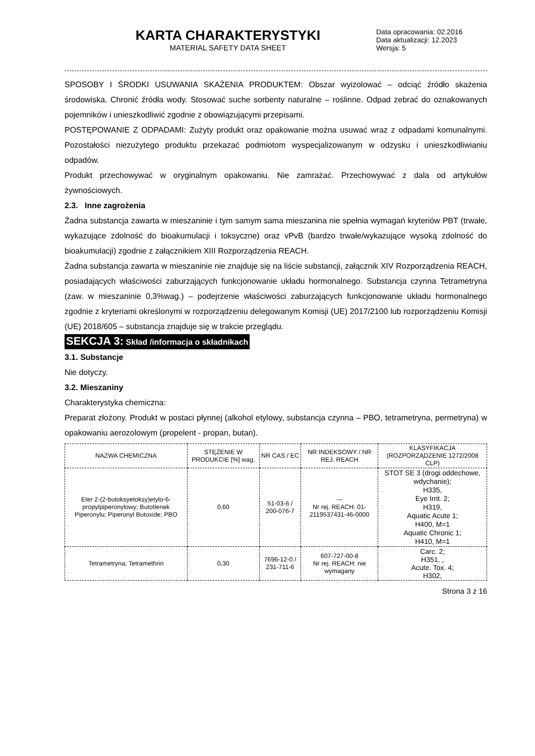KARTA CHARAKTERYSTYKI
MATERIAL SAFETY DATA SHEET
Data opracowania: 02.2016
Data aktualizacji: 12.2023
Wersja: 5
SPOSOBY I ŚRODKI USUWANIA SKAŻENIA PRODUKTEM: Obszar wyizolować – odciąć źródło skażenia środowiska. Chronić źródła wody. Stosować suche sorbenty naturalne – roślinne. Odpad zebrać do oznakowanych pojemników i unieszkodliwić zgodnie z obowiązującymi przepisami.
POSTĘPOWANIE Z ODPADAMI: Zużyty produkt oraz opakowanie można usuwać wraz z odpadami komunalnymi. Pozostałości niezużytego produktu przekazać podmiotom wyspecjalizowanym w odzysku i unieszkodliwianiu odpadów.
Produkt przechowywać w oryginalnym opakowaniu. Nie zamrażać. Przechowywać z dala od artykułów żywnościowych.
2.3. Inne zagrożenia
Żadna substancja zawarta w mieszaninie i tym samym sama mieszanina nie spełnia wymagań kryteriów PBT (trwałe, wykazujące zdolność do bioakumulacji i toksyczne) oraz vPvB (bardzo trwałe/wykazujące wysoką zdolność do bioakumulacji) zgodnie z załącznikiem XIII Rozporządzenia REACH.
Żadna substancja zawarta w mieszaninie nie znajduje się na liście substancji, załącznik XIV Rozporządzenia REACH, posiadających właściwości zaburzających funkcjonowanie układu hormonalnego. Substancja czynna Tetrametryna (zaw. w mieszaninie 0,3%wag.) – podejrzenie właściwości zaburzających funkcjonowanie układu hormonalnego zgodnie z kryteriami określonymi w rozporządzeniu delegowanym Komisji (UE) 2017/2100 lub rozporządzeniu Komisji (UE) 2018/605 – substancja znajduje się w trakcie przeglądu.
SEKCJA 3: Skład /informacja o składnikach
3.1. Substancje
Nie dotyczy.
3.2. Mieszaniny
Charakterystyka chemiczna:
Preparat złożony. Produkt w postaci płynnej (alkohol etylowy, substancja czynna – PBO, tetrametryna, permetryna) w opakowaniu aerozolowym (propelent - propan, butan).
| NAZWA CHEMICZNA | STĘŻENIE W PRODUKCIE [%] wag. | NR CAS / EC | NR INDEKSOWY / NR REJ. REACH | KLASYFIKACJA (ROZPORZĄDZENIE 1272/2008 CLP) |
| --- | --- | --- | --- | --- |
| Eter 2-(2-butoksyetoksy)etylo-6-propylpiperonylowy; Butotlenek Piperonylu; Piperonyl Butoxide; PBO | 0,60 | 51-03-6 / 200-076-7 | --- Nr rej. REACH: 01-2119537431-46-0000 | STOT SE 3 (drogi oddechowe, wdychanie); H335, Eye Irrit. 2; H319, Aquatic Acute 1; H400, M=1 Aquatic Chronic 1; H410, M=1 |
| Tetrametryna; Tetramethrin | 0,30 | 7696-12-0 / 231-711-6 | 607-727-00-8 Nr rej. REACH: nie wymagany | Carc. 2; H351, , Acute. Tox. 4; H302, |
Strona 3 z 16